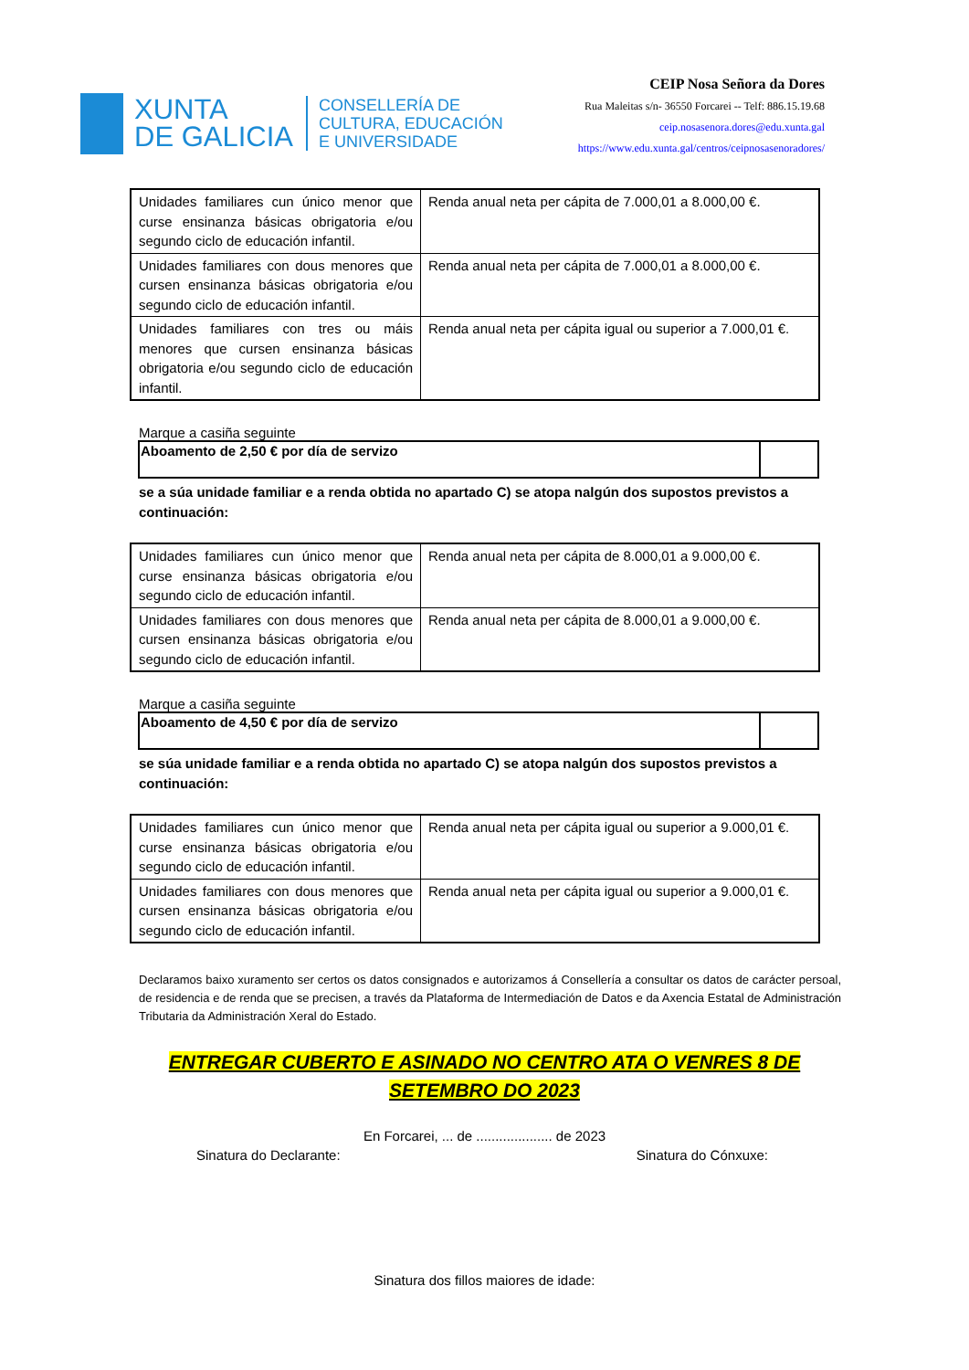XUNTA
DE GALICIA
CONSELLERÍA DE
CULTURA, EDUCACIÓN
E UNIVERSIDADE
CEIP Nosa Señora da Dores
Rua Maleitas s/n- 36550 Forcarei -- Telf: 886.15.19.68
ceip.nosasenora.dores@edu.xunta.gal
https://www.edu.xunta.gal/centros/ceipnosasenoradores/
| Unidades familiares cun único menor que curse ensinanza básicas obrigatoria e/ou segundo ciclo de educación infantil. | Renda anual neta per cápita de 7.000,01 a 8.000,00 €. |
| Unidades familiares con dous menores que cursen ensinanza básicas obrigatoria e/ou segundo ciclo de educación infantil. | Renda anual neta per cápita de 7.000,01 a 8.000,00 €. |
| Unidades familiares con tres ou máis menores que cursen ensinanza básicas obrigatoria e/ou segundo ciclo de educación infantil. | Renda anual neta per cápita igual ou superior a 7.000,01 €. |
Marque a casiña seguinte
| Aboamento de 2,50 € por día de servizo | |
se a súa unidade familiar e a renda obtida no apartado C) se atopa nalgún dos supostos previstos a continuación:
| Unidades familiares cun único menor que curse ensinanza básicas obrigatoria e/ou segundo ciclo de educación infantil. | Renda anual neta per cápita de 8.000,01 a 9.000,00 €. |
| Unidades familiares con dous menores que cursen ensinanza básicas obrigatoria e/ou segundo ciclo de educación infantil. | Renda anual neta per cápita de 8.000,01 a 9.000,00 €. |
Marque a casiña seguinte
| Aboamento de 4,50 € por día de servizo | |
se súa unidade familiar e a renda obtida no apartado C) se atopa nalgún dos supostos previstos a continuación:
| Unidades familiares cun único menor que curse ensinanza básicas obrigatoria e/ou segundo ciclo de educación infantil. | Renda anual neta per cápita igual ou superior a 9.000,01 €. |
| Unidades familiares con dous menores que cursen ensinanza básicas obrigatoria e/ou segundo ciclo de educación infantil. | Renda anual neta per cápita igual ou superior a 9.000,01 €. |
Declaramos baixo xuramento ser certos os datos consignados e autorizamos á Consellería a consultar os datos de carácter persoal, de residencia e de renda que se precisen, a través da Plataforma de Intermediación de Datos e da Axencia Estatal de Administración Tributaria da Administración Xeral do Estado.
ENTREGAR CUBERTO E ASINADO NO CENTRO ATA O VENRES 8 DE
SETEMBRO DO 2023
En Forcarei, ... de .................... de 2023
Sinatura do Declarante: Sinatura do Cónxuxe:
Sinatura dos fillos maiores de idade: